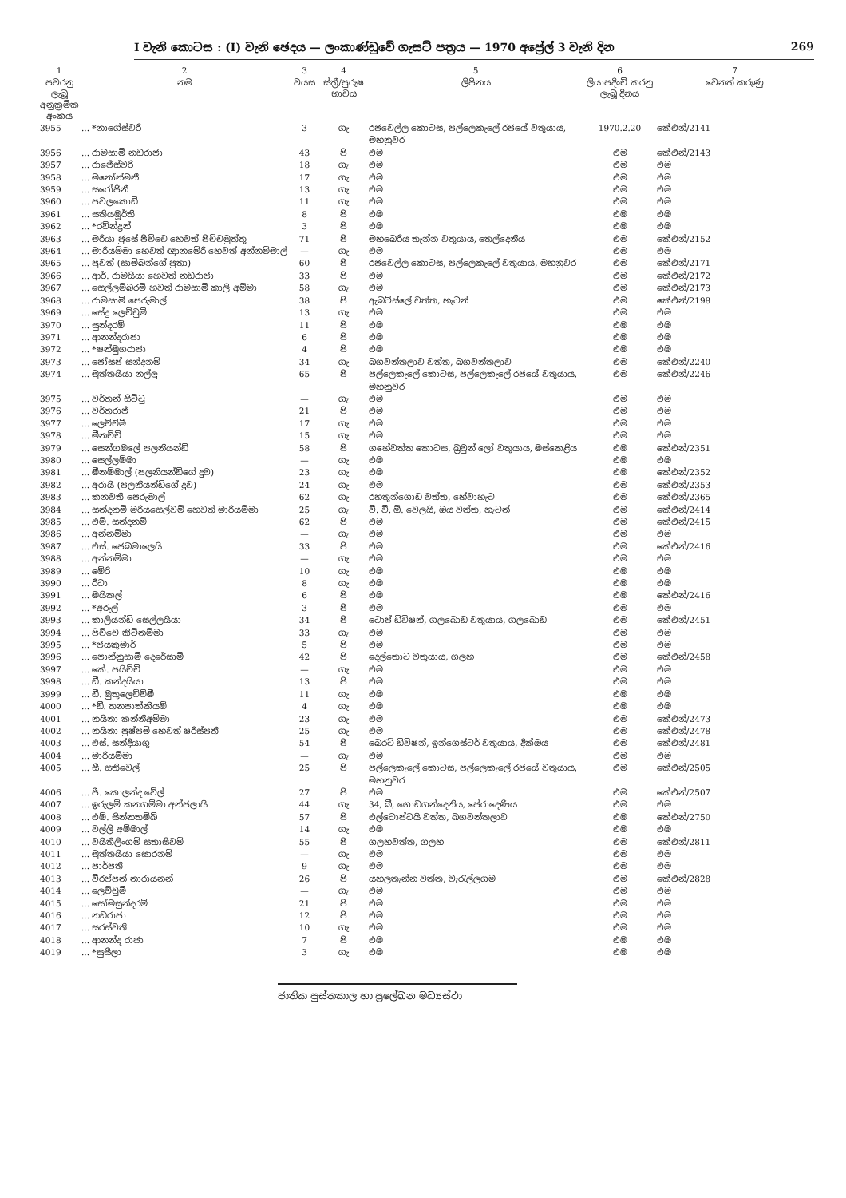I වැනි කොටස : (I) වැනි ඡෙදය — ලංකාණ්ඩුවේ ගැසට් පත්‍රය — 1970 අප්‍රේල් 3 වැනි දින 269
| 1 | 2 | 3 | 4 | 5 | 6 | 7 |
| --- | --- | --- | --- | --- | --- | --- |
| පවරනු ලැබූ අනුක්‍රමික අංකය | නම | වයස | ස්ත්‍රී/පුරුෂ භාවය | ලිපිනය | ලියාපදිංචි කරනු ලැබූ දිනය | වෙනත් කරුණු |
| 3955 | ... *නාගේස්වරි | 3 | ගැ | රජවෙල්ල කොටස, පල්ලෙකැලේ රජයේ වතුයාය, මහනුවර | 1970.2.20 | කේඑන්/2141 |
| 3956 | ... රාමසාමි නඩරාජා | 43 | පි | එම | එම | කේඑන්/2143 |
| 3957 | ... රාජේස්වරි | 18 | ගැ | එම | එම | එම |
| 3958 | ... මනෝන්මනී | 17 | ගැ | එම | එම | එම |
| 3959 | ... සරෝජිනී | 13 | ගැ | එම | එම | එම |
| 3960 | ... පවලකොඩි | 11 | ගැ | එම | එම | එම |
| 3961 | ... සතියමූර්ති | 8 | පි | එම | එම | එම |
| 3962 | ... *රවින්ද්‍රන් | 3 | පි | එම | එම | එම |
| 3963 | ... මරියා ජුසේ පිච්චෙ හෙවත් පිච්චමුත්තු | 71 | පි | මහබෙරිය තැන්න වතුයාය, තෙල්දෙනිය | එම | කේඑන්/2152 |
| 3964 | ... මාරියම්මා හෙවත් ඥානමේරි හෙවත් අන්නම්මාල් | — | ගැ | එම | එම | එම |
| 3965 | ... පුවත් (සාම්බන්ගේ පුතා) | 60 | පි | රජවෙල්ල කොටස, පල්ලෙකැලේ වතුයාය, මහනුවර | එම | කේඑන්/2171 |
| 3966 | ... ආර්. රාමයියා හෙවත් නඩරාජා | 33 | පි | එම | එම | කේඑන්/2172 |
| 3967 | ... සෙල්ලම්බරම් හවත් රාමසාමි කාලි අම්මා | 58 | ගැ | එම | එම | කේඑන්/2173 |
| 3968 | ... රාමසාමි පෙරුමාල් | 38 | පි | ඇබට්ස්ලේ වත්ත, හැටන් | එම | කේඑන්/2198 |
| 3969 | ... සේදු ලෙච්චුමි | 13 | ගැ | එම | එම | එම |
| 3970 | ... සුන්දරම් | 11 | පි | එම | එම | එම |
| 3971 | ... ආනන්දරාජා | 6 | පි | එම | එම | එම |
| 3972 | ... *ෂන්මුගරාජා | 4 | පි | එම | එම | එම |
| 3973 | ... ජෝසප් සන්දනම් | 34 | ගැ | බගවන්තලාව වත්ත, බගවන්තලාව | එම | කේඑන්/2240 |
| 3974 | ... මුත්තයියා නල්ලු | 65 | පි | පල්ලෙකැලේ කොටස, පල්ලෙකැලේ රජයේ වතුයාය, මහනුවර | එම | කේඑන්/2246 |
| 3975 | ... වර්තන් සිට්ටු | — | ගැ | එම | එම | එම |
| 3976 | ... වර්තරාජ් | 21 | පි | එම | එම | එම |
| 3977 | ... ලෙච්චිමී | 17 | ගැ | එම | එම | එම |
| 3978 | ... මීනච්චි | 15 | ගැ | එම | එම | එම |
| 3979 | ... සෙන්ගමලේ පලනියන්ඩි | 58 | පි | ගහේවත්ත කොටස, බ්‍රවුන් ලෝ වතුයාය, මස්කෙළිය | එම | කේඑන්/2351 |
| 3980 | ... සෙල්ලම්මා | — | ගැ | එම | එම | එම |
| 3981 | ... මීනම්මාල් (පලනියන්ඩිගේ දුව) | 23 | ගැ | එම | එම | කේඑන්/2352 |
| 3982 | ... අරායි (පලනියන්ඩිගේ දුව) | 24 | ගැ | එම | එම | කේඑන්/2353 |
| 3983 | ... කනවති පෙරුමාල් | 62 | ගැ | රහතුන්ගොඩ වත්ත, හේවාහැට | එම | කේඑන්/2365 |
| 3984 | ... සන්දනම් මරියසෙල්වම් හෙවත් මාරියම්මා | 25 | ගැ | වී. වී. ඕ. වෙලයි, ඔය වත්ත, හැටන් | එම | කේඑන්/2414 |
| 3985 | ... එම්. සන්දනම් | 62 | පි | එම | එම | කේඑන්/2415 |
| 3986 | ... අන්නම්මා | — | ගැ | එම | එම | එම |
| 3987 | ... එස්. ජෙබමාලෙයි | 33 | පි | එම | එම | කේඑන්/2416 |
| 3988 | ... අන්නම්මා | — | ගැ | එම | එම | එම |
| 3989 | ... මේරි | 10 | ගැ | එම | එම | එම |
| 3990 | ... රීටා | 8 | ගැ | එම | එම | එම |
| 3991 | ... මයිකල් | 6 | පි | එම | එම | කේඑන්/2416 |
| 3992 | ... *අරුල් | 3 | පි | එම | එම | එම |
| 3993 | ... කාලියන්ඩි සෙල්ලයියා | 34 | පි | ටොප් ඩිවිෂන්, ගලබොඩ වතුයාය, ගලබොඩ | එම | කේඑන්/2451 |
| 3994 | ... පිච්චෙ කිට්නම්මා | 33 | ගැ | එම | එම | එම |
| 3995 | ... *ජයකුමාර් | 5 | පි | එම | එම | එම |
| 3996 | ... පොන්නුසාමි දෙරේසාමි | 42 | පි | දෙල්තොට වතුයාය, ගලහ | එම | කේඑන්/2458 |
| 3997 | ... කේ. පයිච්චි | — | ගැ | එම | එම | එම |
| 3998 | ... ඩී. කන්දයියා | 13 | පි | එම | එම | එම |
| 3999 | ... ඩී. මුතුලෙච්චිමී | 11 | ගැ | එම | එම | එම |
| 4000 | ... *ඩී. තනපාක්කියම් | 4 | ගැ | එම | එම | එම |
| 4001 | ... නයිනා කන්නිඅම්මා | 23 | ගැ | එම | එම | කේඑන්/2473 |
| 4002 | ... නයිනා පුෂ්පම් හෙවත් ෂරිස්පතී | 25 | ගැ | එම | එම | කේඑන්/2478 |
| 4003 | ... එස්. සන්දියාගු | 54 | පි | බෙරට් ඩිවිෂන්, ඉන්ගෙස්ටර් වතුයාය, දික්ඔය | එම | කේඑන්/2481 |
| 4004 | ... මාරියම්මා | — | ගැ | එම | එම | එම |
| 4005 | ... සී. සතිවෙල් | 25 | පි | පල්ලෙකැලේ කොටස, පල්ලෙකැලේ රජයේ වතුයාය, මහනුවර | එම | කේඑන්/2505 |
| 4006 | ... පී. කොලන්ද වේල් | 27 | පි | එම | එම | කේඑන්/2507 |
| 4007 | ... ඉරුලම් කනගම්මා අන්ජලායි | 44 | ගැ | 34, බී, ගොඩගන්දෙනිය, පේරාදෙණිය | එම | එම |
| 4008 | ... එම්. සින්නතම්බි | 57 | පි | එල්ටොප්ටයි වත්ත, බගවන්තලාව | එම | කේඑන්/2750 |
| 4009 | ... වල්ලි අම්මාල් | 14 | ගැ | එම | එම | එම |
| 4010 | ... වයිතිලිංගම් සතාසිවම් | 55 | පි | ගලහවත්ත, ගලහ | එම | කේඑන්/2811 |
| 4011 | ... මුත්තයියා සොරනම් | — | ගැ | එම | එම | එම |
| 4012 | ... පාර්පතී | 9 | ගැ | එම | එම | එම |
| 4013 | ... වීරප්පන් නාරායනන් | 26 | පි | යහලතැන්න වත්ත, වැරැල්ලගම | එම | කේඑන්/2828 |
| 4014 | ... ලෙච්චුමී | — | ගැ | එම | එම | එම |
| 4015 | ... සෝමසුන්දරම් | 21 | පි | එම | එම | එම |
| 4016 | ... නඩරාජා | 12 | පි | එම | එම | එම |
| 4017 | ... සරස්වතී | 10 | ගැ | එම | එම | එම |
| 4018 | ... ආනන්ද රාජා | 7 | පි | එම | එම | එම |
| 4019 | ... *සුසීලා | 3 | ගැ | එම | එම | එම |
ජාතික පුස්තකාල හා ප්‍රලේඛන මධ්‍යස්ථා